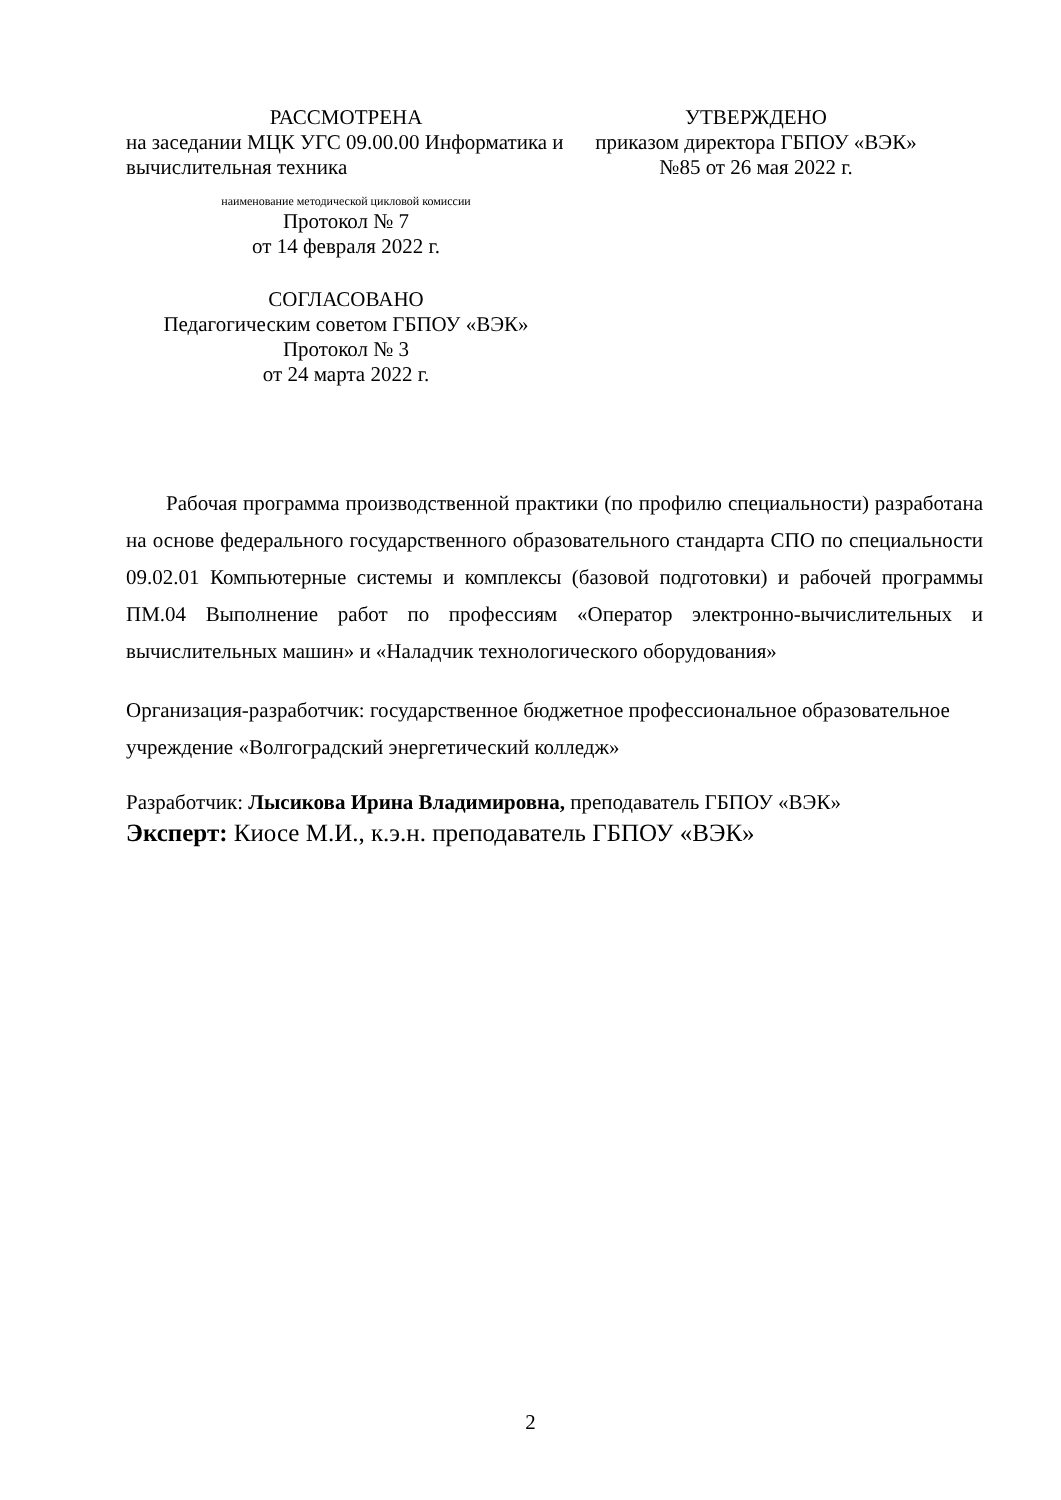РАССМОТРЕНА
на заседании МЦК УГС 09.00.00 Информатика и вычислительная техника
наименование методической цикловой комиссии
Протокол № 7
от 14 февраля 2022 г.
СОГЛАСОВАНО
Педагогическим советом ГБПОУ «ВЭК»
Протокол № 3
от 24 марта 2022 г.
УТВЕРЖДЕНО
приказом директора ГБПОУ «ВЭК»
№85 от 26 мая 2022 г.
Рабочая программа производственной практики (по профилю специальности) разработана на основе федерального государственного образовательного стандарта СПО по специальности 09.02.01 Компьютерные системы и комплексы (базовой подготовки) и рабочей программы ПМ.04 Выполнение работ по профессиям «Оператор электронно-вычислительных и вычислительных машин» и «Наладчик технологического оборудования»
Организация-разработчик: государственное бюджетное профессиональное образовательное учреждение «Волгоградский энергетический колледж»
Разработчик: Лысикова Ирина Владимировна, преподаватель ГБПОУ «ВЭК»
Эксперт: Киосе М.И., к.э.н. преподаватель ГБПОУ «ВЭК»
2